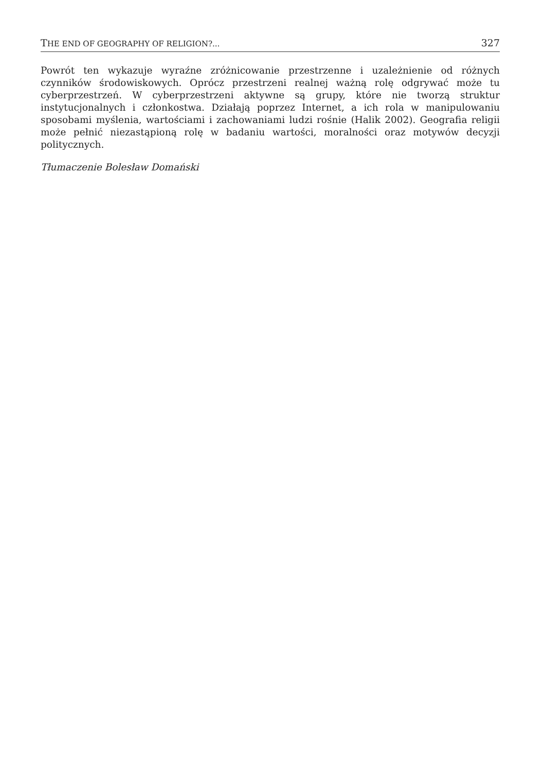THE END OF GEOGRAPHY OF RELIGION?... 327
Powrót ten wykazuje wyraźne zróżnicowanie przestrzenne i uzależnienie od różnych czynników środowiskowych. Oprócz przestrzeni realnej ważną rolę odgrywać może tu cyberprzestrzeń. W cyberprzestrzeni aktywne są grupy, które nie tworzą struktur instytucjonalnych i członkostwa. Działają poprzez Internet, a ich rola w manipulowaniu sposobami myślenia, wartościami i zachowaniami ludzi rośnie (Halik 2002). Geografia religii może pełnić niezastąpioną rolę w badaniu wartości, moralności oraz motywów decyzji politycznych.
Tłumaczenie Bolesław Domański